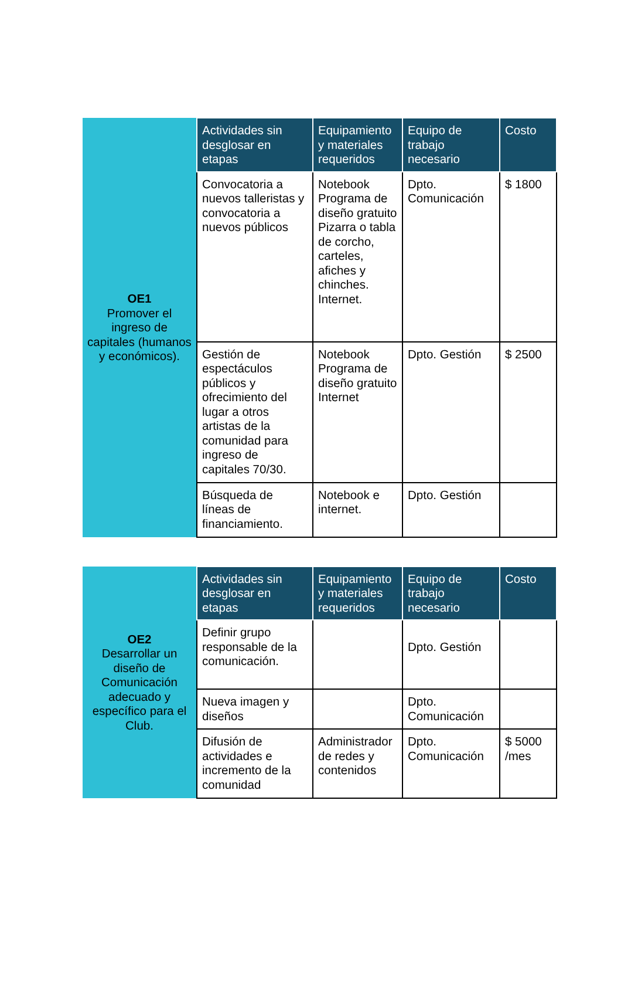| OE1 Promover el ingreso de capitales (humanos y económicos). | Actividades sin desglosar en etapas | Equipamiento y materiales requeridos | Equipo de trabajo necesario | Costo |
| | Convocatoria a nuevos talleristas y convocatoria a nuevos públicos | Notebook Programa de diseño gratuito Pizarra o tabla de corcho, carteles, afiches y chinches. Internet. | Dpto. Comunicación | $ 1800 |
| | Gestión de espectáculos públicos y ofrecimiento del lugar a otros artistas de la comunidad para ingreso de capitales 70/30. | Notebook Programa de diseño gratuito Internet | Dpto. Gestión | $ 2500 |
| | Búsqueda de líneas de financiamiento. | Notebook e internet. | Dpto. Gestión | |
| OE2 Desarrollar un diseño de Comunicación adecuado y específico para el Club. | Actividades sin desglosar en etapas | Equipamiento y materiales requeridos | Equipo de trabajo necesario | Costo |
| | Definir grupo responsable de la comunicación. | | Dpto. Gestión | |
| | Nueva imagen y diseños | | Dpto. Comunicación | |
| | Difusión de actividades e incremento de la comunidad | Administrador de redes y contenidos | Dpto. Comunicación | $ 5000 /mes |